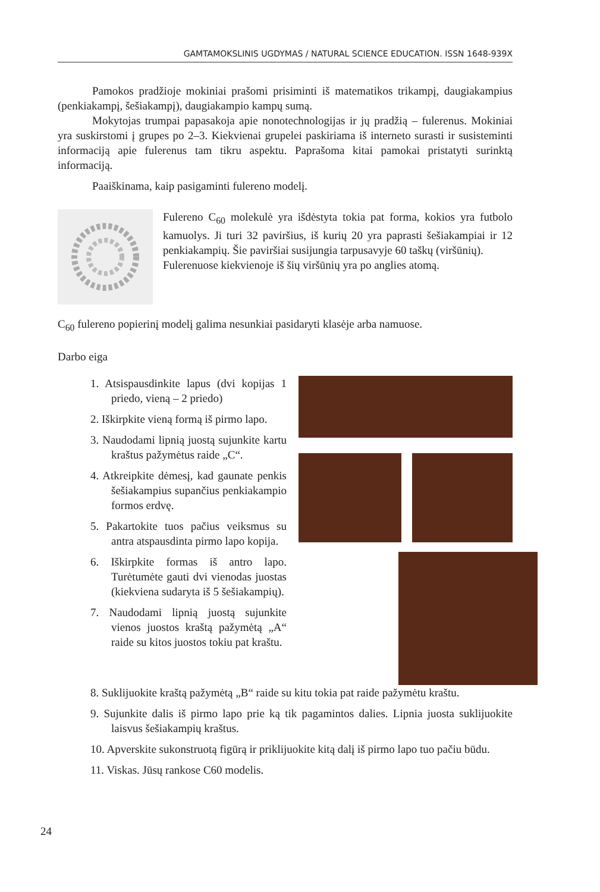GAMTAMOKSLINIS UGDYMAS / NATURAL SCIENCE EDUCATION. ISSN 1648-939X
Pamokos pradžioje mokiniai prašomi prisiminti iš matematikos trikampį, daugiakampius (penkiakampį, šešiakampį), daugiakampio kampų sumą.
Mokytojas trumpai papasakoja apie nonotechnologijas ir jų pradžią – fulerenus. Mokiniai yra suskirstomi į grupes po 2–3. Kiekvienai grupelei paskiriama iš interneto surasti ir susisteminti informaciją apie fulerenus tam tikru aspektu. Paprašoma kitai pamokai pristatyti surinktą informaciją.
Paaiškinama, kaip pasigaminti fulereno modelį.
Fulereno C<sub>60</sub> molekulė yra išdėstyta tokia pat forma, kokios yra futbolo kamuolys. Ji turi 32 paviršius, iš kurių 20 yra paprasti šešiakampiai ir 12 penkiakampių. Šie paviršiai susijungia tarpusavyje 60 taškų (viršūnių).
Fulerenuose kiekvienoje iš šių viršūnių yra po anglies atomą.
C<sub>60</sub> fulereno popierinį modelį galima nesunkiai pasidaryti klasėje arba namuose.
Darbo eiga
1. Atsispausdinkite lapus (dvi kopijas 1 priedo, vieną – 2 priedo)
2. Iškirpkite vieną formą iš pirmo lapo.
3. Naudodami lipnią juostą sujunkite kartu kraštus pažymėtus raide „C“.
4. Atkreipkite dėmesį, kad gaunate penkis šešiakampius supančius penkiakampio formos erdvę.
5. Pakartokite tuos pačius veiksmus su antra atspausdinta pirmo lapo kopija.
6. Iškirpkite formas iš antro lapo. Turėtumėte gauti dvi vienodas juostas (kiekviena sudaryta iš 5 šešiakampių).
7. Naudodami lipnią juostą sujunkite vienos juostos kraštą pažymėtą „A“ raide su kitos juostos tokiu pat kraštu.
8. Suklijuokite kraštą pažymėtą „B“ raide su kitu tokia pat raide pažymėtu kraštu.
9. Sujunkite dalis iš pirmo lapo prie ką tik pagamintos dalies. Lipnia juosta suklijuokite laisvus šešiakampių kraštus.
10. Apverskite sukonstruotą figūrą ir priklijuokite kitą dalį iš pirmo lapo tuo pačiu būdu.
11. Viskas. Jūsų rankose C60 modelis.
24